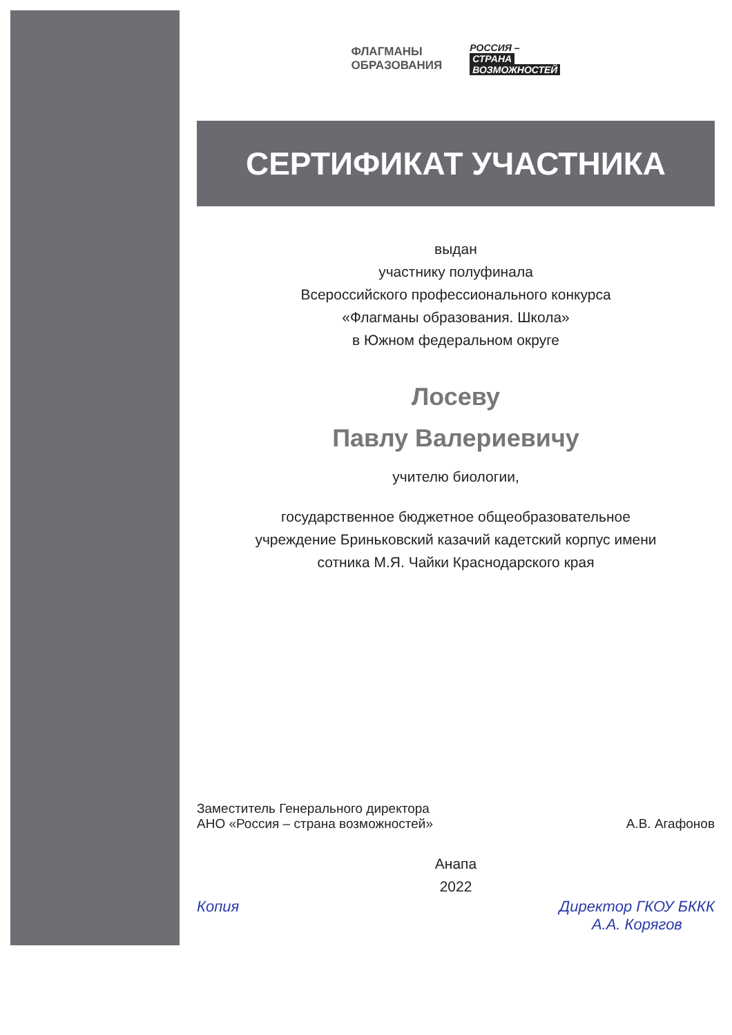ФЛАГМАНЫ
ОБРАЗОВАНИЯ
РОССИЯ –
СТРАНА
ВОЗМОЖНОСТЕЙ
СЕРТИФИКАТ УЧАСТНИКА
выдан
участнику полуфинала
Всероссийского профессионального конкурса
«Флагманы образования. Школа»
в Южном федеральном округе
Лосеву
Павлу Валериевичу
учителю биологии,
государственное бюджетное общеобразовательное
учреждение Бриньковский казачий кадетский корпус имени
сотника М.Я. Чайки Краснодарского края
Заместитель Генерального директора
АНО «Россия – страна возможностей»
А.В. Агафонов
Анапа
2022
Копия Директор ГКОУ БККК
А.А. Корягов